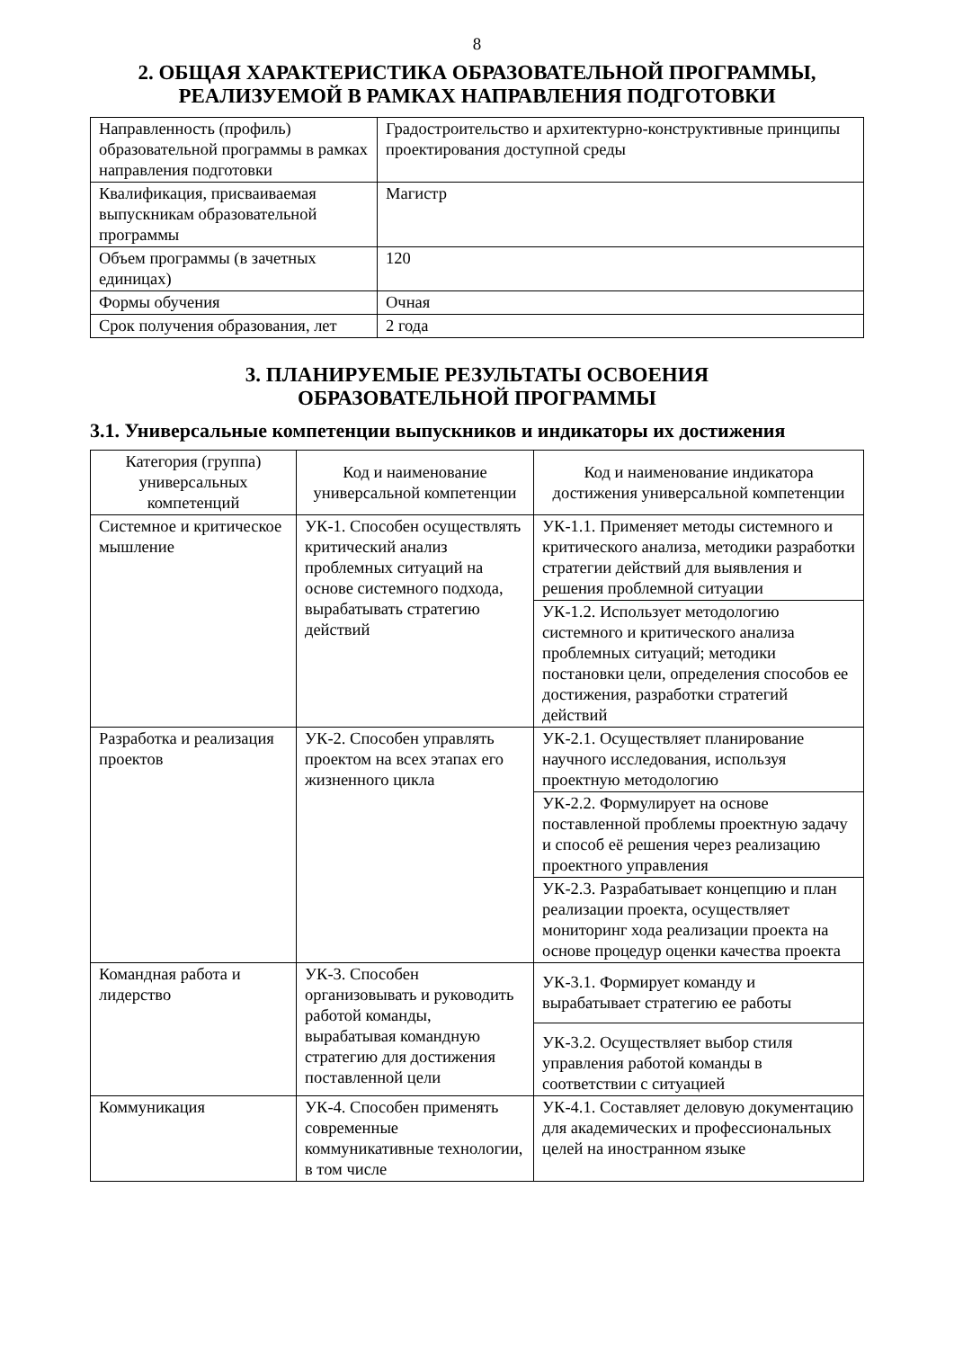8
2. ОБЩАЯ ХАРАКТЕРИСТИКА ОБРАЗОВАТЕЛЬНОЙ ПРОГРАММЫ,
РЕАЛИЗУЕМОЙ В РАМКАХ НАПРАВЛЕНИЯ ПОДГОТОВКИ
| Направленность (профиль) образовательной программы в рамках направления подготовки | Градостроительство и архитектурно-конструктивные принципы проектирования доступной среды |
| Квалификация, присваиваемая выпускникам образовательной программы | Магистр |
| Объем программы (в зачетных единицах) | 120 |
| Формы обучения | Очная |
| Срок получения образования, лет | 2 года |
3. ПЛАНИРУЕМЫЕ РЕЗУЛЬТАТЫ ОСВОЕНИЯ
ОБРАЗОВАТЕЛЬНОЙ ПРОГРАММЫ
3.1. Универсальные компетенции выпускников и индикаторы их достижения
| Категория (группа) универсальных компетенций | Код и наименование универсальной компетенции | Код и наименование индикатора достижения универсальной компетенции |
| --- | --- | --- |
| Системное и критическое мышление | УК-1. Способен осуществлять критический анализ проблемных ситуаций на основе системного подхода, вырабатывать стратегию действий | УК-1.1. Применяет методы системного и критического анализа, методики разработки стратегии действий для выявления и решения проблемной ситуации |
| | | УК-1.2. Использует методологию системного и критического анализа проблемных ситуаций; методики постановки цели, определения способов ее достижения, разработки стратегий действий |
| Разработка и реализация проектов | УК-2. Способен управлять проектом на всех этапах его жизненного цикла | УК-2.1. Осуществляет планирование научного исследования, используя проектную методологию |
| | | УК-2.2. Формулирует на основе поставленной проблемы проектную задачу и способ её решения через реализацию проектного управления |
| | | УК-2.3. Разрабатывает концепцию и план реализации проекта, осуществляет мониторинг хода реализации проекта на основе процедур оценки качества проекта |
| Командная работа и лидерство | УК-3. Способен организовывать и руководить работой команды, вырабатывая командную стратегию для достижения поставленной цели | УК-3.1. Формирует команду и вырабатывает стратегию ее работы |
| | | УК-3.2. Осуществляет выбор стиля управления работой команды в соответствии с ситуацией |
| Коммуникация | УК-4. Способен применять современные коммуникативные технологии, в том числе | УК-4.1. Составляет деловую документацию для академических и профессиональных целей на иностранном языке |